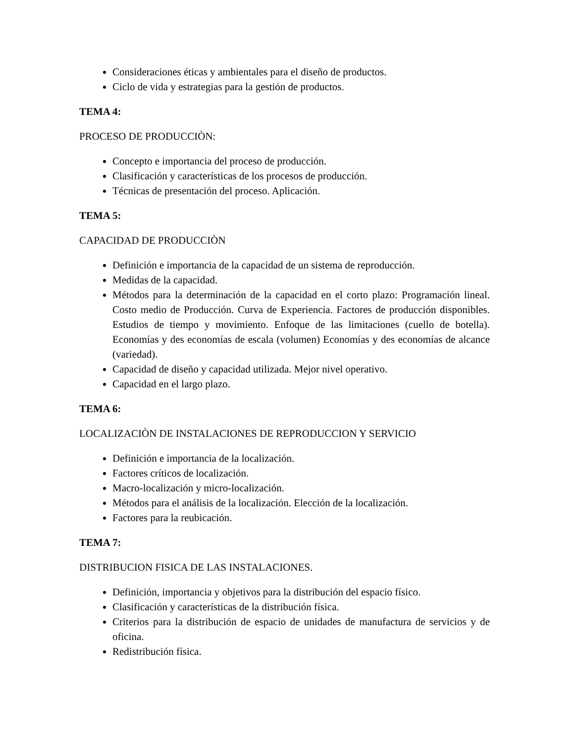Consideraciones éticas y ambientales para el diseño de productos.
Ciclo de vida y estrategias para la gestión de productos.
TEMA 4:
PROCESO DE PRODUCCIÒN:
Concepto e importancia del proceso de producción.
Clasificación y características de los procesos de producción.
Técnicas de presentación del proceso. Aplicación.
TEMA 5:
CAPACIDAD DE PRODUCCIÒN
Definición e importancia de la capacidad de un sistema de reproducción.
Medidas de la capacidad.
Métodos para la determinación de la capacidad en el corto plazo: Programación lineal. Costo medio de Producción. Curva de Experiencia. Factores de producción disponibles. Estudios de tiempo y movimiento. Enfoque de las limitaciones (cuello de botella). Economías y des economías de escala (volumen) Economías y des economías de alcance (variedad).
Capacidad de diseño y capacidad utilizada. Mejor nivel operativo.
Capacidad en el largo plazo.
TEMA 6:
LOCALIZACIÒN DE INSTALACIONES DE REPRODUCCION Y SERVICIO
Definición e importancia de la localización.
Factores críticos de localización.
Macro-localización y micro-localización.
Métodos para el análisis de la localización. Elección de la localización.
Factores para la reubicación.
TEMA 7:
DISTRIBUCION FISICA DE LAS INSTALACIONES.
Definición, importancia y objetivos para la distribución del espacio físico.
Clasificación y características de la distribución física.
Criterios para la distribución de espacio de unidades de manufactura de servicios y de oficina.
Redistribución física.